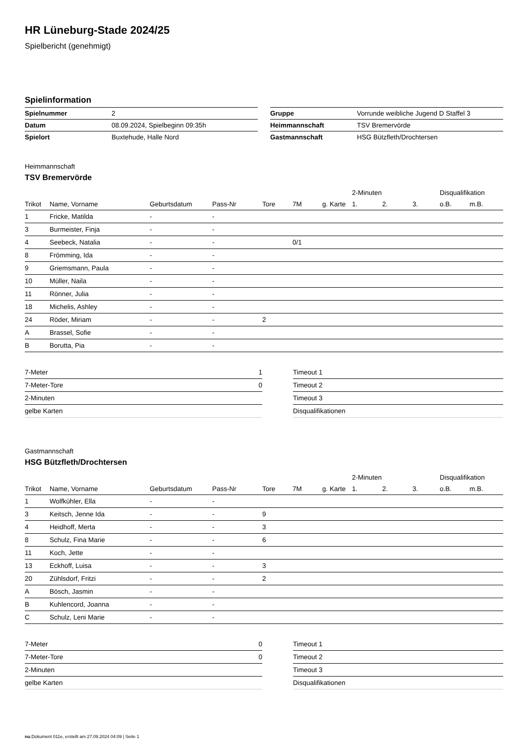HR Lüneburg-Stade 2024/25
Spielbericht (genehmigt)
Spielinformation
| Spielnummer | 2 |
| Datum | 08.09.2024, Spielbeginn 09:35h |
| Spielort | Buxtehude, Halle Nord |
| Gruppe | Vorrunde weibliche Jugend D Staffel 3 |
| Heimmannschaft | TSV Bremervörde |
| Gastmannschaft | HSG Bützfleth/Drochtersen |
Heimmannschaft
TSV Bremervörde
| | | | | | | | 2-Minuten | | | Disqualifikation | |
| --- | --- | --- | --- | --- | --- | --- | --- | --- | --- | --- | --- |
| Trikot | Name, Vorname | Geburtsdatum | Pass-Nr | Tore | 7M | g. Karte | 1. | 2. | 3. | o.B. | m.B. |
| 1 | Fricke, Matilda | - | - | | | | | | | | |
| 3 | Burmeister, Finja | - | - | | | | | | | | |
| 4 | Seebeck, Natalia | - | - | | 0/1 | | | | | | |
| 8 | Frömming, Ida | - | - | | | | | | | | |
| 9 | Griemsmann, Paula | - | - | | | | | | | | |
| 10 | Müller, Naila | - | - | | | | | | | | |
| 11 | Rönner, Julia | - | - | | | | | | | | |
| 18 | Michelis, Ashley | - | - | | | | | | | | |
| 24 | Röder, Miriam | - | - | 2 | | | | | | | |
| A | Brassel, Sofie | - | - | | | | | | | | |
| B | Borutta, Pia | - | - | | | | | | | | |
| 7-Meter | 1 |
| 7-Meter-Tore | 0 |
| 2-Minuten | |
| gelbe Karten | |
| Timeout 1 |
| Timeout 2 |
| Timeout 3 |
| Disqualifikationen |
Gastmannschaft
HSG Bützfleth/Drochtersen
| | | | | | | | 2-Minuten | | | Disqualifikation | |
| --- | --- | --- | --- | --- | --- | --- | --- | --- | --- | --- | --- |
| Trikot | Name, Vorname | Geburtsdatum | Pass-Nr | Tore | 7M | g. Karte | 1. | 2. | 3. | o.B. | m.B. |
| 1 | Wolfkühler, Ella | - | - | | | | | | | | |
| 3 | Keitsch, Jenne Ida | - | - | 9 | | | | | | | |
| 4 | Heidhoff, Merta | - | - | 3 | | | | | | | |
| 8 | Schulz, Fina Marie | - | - | 6 | | | | | | | |
| 11 | Koch, Jette | - | - | | | | | | | | |
| 13 | Eckhoff, Luisa | - | - | 3 | | | | | | | |
| 20 | Zühlsdorf, Fritzi | - | - | 2 | | | | | | | |
| A | Bösch, Jasmin | - | - | | | | | | | | |
| B | Kuhlencord, Joanna | - | - | | | | | | | | |
| C | Schulz, Leni Marie | - | - | | | | | | | | |
| 7-Meter | 0 |
| 7-Meter-Tore | 0 |
| 2-Minuten | |
| gelbe Karten | |
| Timeout 1 |
| Timeout 2 |
| Timeout 3 |
| Disqualifikationen |
nu.Dokument 011e, erstellt am 27.09.2024 04:09 | Seite 1